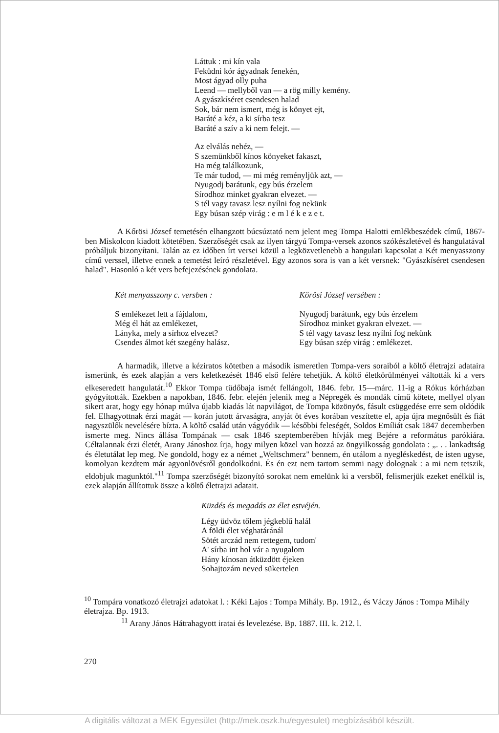Láttuk : mi kín vala
Feküdni kór ágyadnak fenekén,
Most ágyad olly puha
Leend — mellyből van — a rög milly kemény.
A gyászkíséret csendesen halad
Sok, bár nem ismert, még is könyet ejt,
Baráté a kéz, a ki sírba tesz
Baráté a szív a ki nem felejt. —
Az elválás nehéz, —
S szemünkből kínos könyeket fakaszt,
Ha még találkozunk,
Te már tudod, — mi még reményljük azt, —
Nyugodj barátunk, egy bús érzelem
Sírodhoz minket gyakran elvezet. —
S tél vagy tavasz lesz nyílni fog nekünk
Egy búsan szép virág : e m l é k e z e t.
A Kőrösi József temetésén elhangzott búcsúztató nem jelent meg Tompa Halotti emlékbeszédek című, 1867-ben Miskolcon kiadott kötetében. Szerzőségét csak az ilyen tárgyú Tompa-versek azonos szókészletével és hangulatával próbáljuk bizonyítani. Talán az ez időben írt versei közül a legközvetlenebb a hangulati kapcsolat a Két menyasszony című verssel, illetve ennek a temetést leíró részletével. Egy azonos sora is van a két versnek: "Gyászkíséret csendesen halad". Hasonló a két vers befejezésének gondolata.
Két menyasszony c. versben :
S emlékezet lett a fájdalom,
Még él hát az emlékezet,
Lányka, mely a sírhoz elvezet?
Csendes álmot két szegény halász.
Kőrösi József versében :
Nyugodj barátunk, egy bús érzelem
Sírodhoz minket gyakran elvezet. —
S tél vagy tavasz lesz nyílni fog nekünk
Egy búsan szép virág : emlékezet.
A harmadik, illetve a kéziratos kötetben a második ismeretlen Tompa-vers soraiból a költő életrajzi adataira ismerünk, és ezek alapján a vers keletkezését 1846 első felére tehetjük. A költő életkörülményei váltották ki a vers elkeseredett hangulatát.<sup>10</sup> Ekkor Tompa tüdőbaja ismét fellángolt, 1846. febr. 15—márc. 11-ig a Rókus kórházban gyógyították. Ezekben a napokban, 1846. febr. elején jelenik meg a Népregék és mondák című kötete, mellyel olyan sikert arat, hogy egy hónap múlva újabb kiadás lát napvilágot, de Tompa közönyös, fásult csüggedése erre sem oldódik fel. Elhagyottnak érzi magát — korán jutott árvaságra, anyját öt éves korában veszítette el, apja újra megnősült és fiát nagyszülők nevelésére bízta. A költő család után vágyódik — későbbi feleségét, Soldos Emíliát csak 1847 decemberben ismerte meg. Nincs állása Tompának — csak 1846 szeptemberében hívják meg Bejére a református parókiára. Céltalannak érzi életét, Arany Jánoshoz írja, hogy milyen közel van hozzá az öngyilkosság gondolata : „. . . lankadtság és életutálat lep meg. Ne gondold, hogy ez a német „Weltschmerz" bennem, én utálom a nyegléskedést, de isten ugyse, komolyan kezdtem már agyonlövésről gondolkodni. És én ezt nem tartom semmi nagy dolognak : a mi nem tetszik, eldobjuk magunktól."<sup>11</sup> Tompa szerzőségét bizonyító sorokat nem emelünk ki a versből, felismerjük ezeket enélkül is, ezek alapján állítottuk össze a költő életrajzi adatait.
Küzdés és megadás az élet estvéjén.
Légy üdvöz tőlem jégkeblű halál
A földi élet véghatáránál
Sötét arczád nem rettegem, tudom'
A' sírba int hol vár a nyugalom
Hány kínosan átküzdött éjeken
Sohajtozám neved sükertelen
<sup>10</sup> Tompára vonatkozó életrajzi adatokat l. : Kéki Lajos : Tompa Mihály. Bp. 1912., és Váczy János : Tompa Mihály életrajza. Bp. 1913.
<sup>11</sup> Arany János Hátrahagyott iratai és levelezése. Bp. 1887. III. k. 212. l.
270
A digitális változat a MEK Egyesület (http://mek.oszk.hu/egyesulet) megbízásából készült.